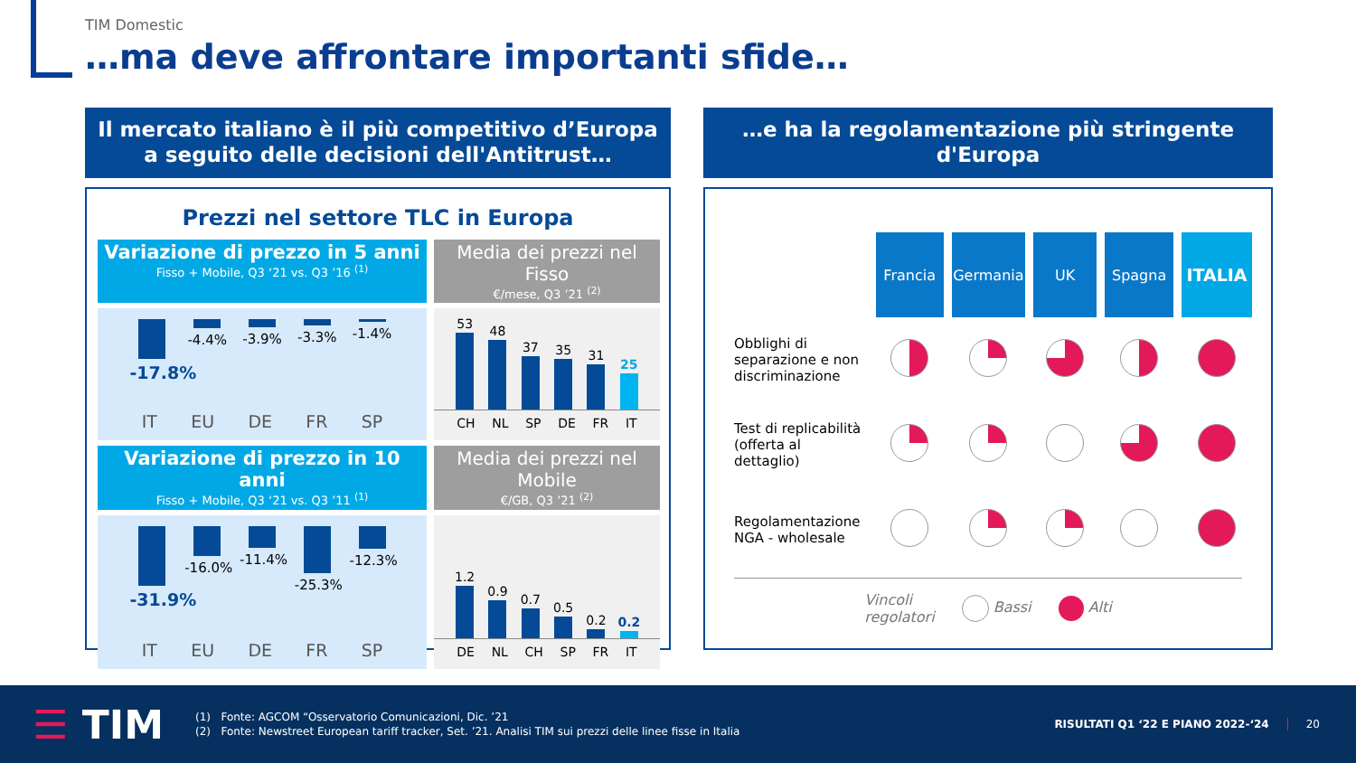TIM Domestic
…ma deve affrontare importanti sfide…
Il mercato italiano è il più competitivo d’Europa
a seguito delle decisioni dell'Antitrust…
Prezzi nel settore TLC in Europa
Variazione di prezzo in 5 anni
Fisso + Mobile, Q3 ‘21 vs. Q3 ’16 <sup>(1)</sup>
Media dei prezzi nel Fisso
€/mese, Q3 ’21 <sup>(2)</sup>
-17.8%
-4.4% -3.9% -3.3% -1.4%
IT EU DE FR SP
53
48
37
35
31
25
CH NL SP DE FR IT
Variazione di prezzo in 10 anni
Fisso + Mobile, Q3 ‘21 vs. Q3 ’11 <sup>(1)</sup>
Media dei prezzi nel Mobile
€/GB, Q3 ’21 <sup>(2)</sup>
-31.9%
-16.0%
-11.4%
-25.3%
-12.3%
IT EU DE FR SP
1.2
0.9
0.7
0.5
0.2
0.2
DE NL CH SP FR IT
…e ha la regolamentazione più stringente d'Europa
| | Francia | Germania | UK | Spagna | ITALIA |
| Obblighi di separazione e non discriminazione | | | | | |
| Test di replicabilità (offerta al dettaglio) | | | | | |
| Regolamentazione NGA - wholesale | | | | | |
Vincoli
regolatori Bassi Alti
☰ TIM
(1) Fonte: AGCOM “Osservatorio Comunicazioni, Dic. ’21
(2) Fonte: Newstreet European tariff tracker, Set. ’21. Analisi TIM sui prezzi delle linee fisse in Italia
RISULTATI Q1 ‘22 E PIANO 2022-‘24
20